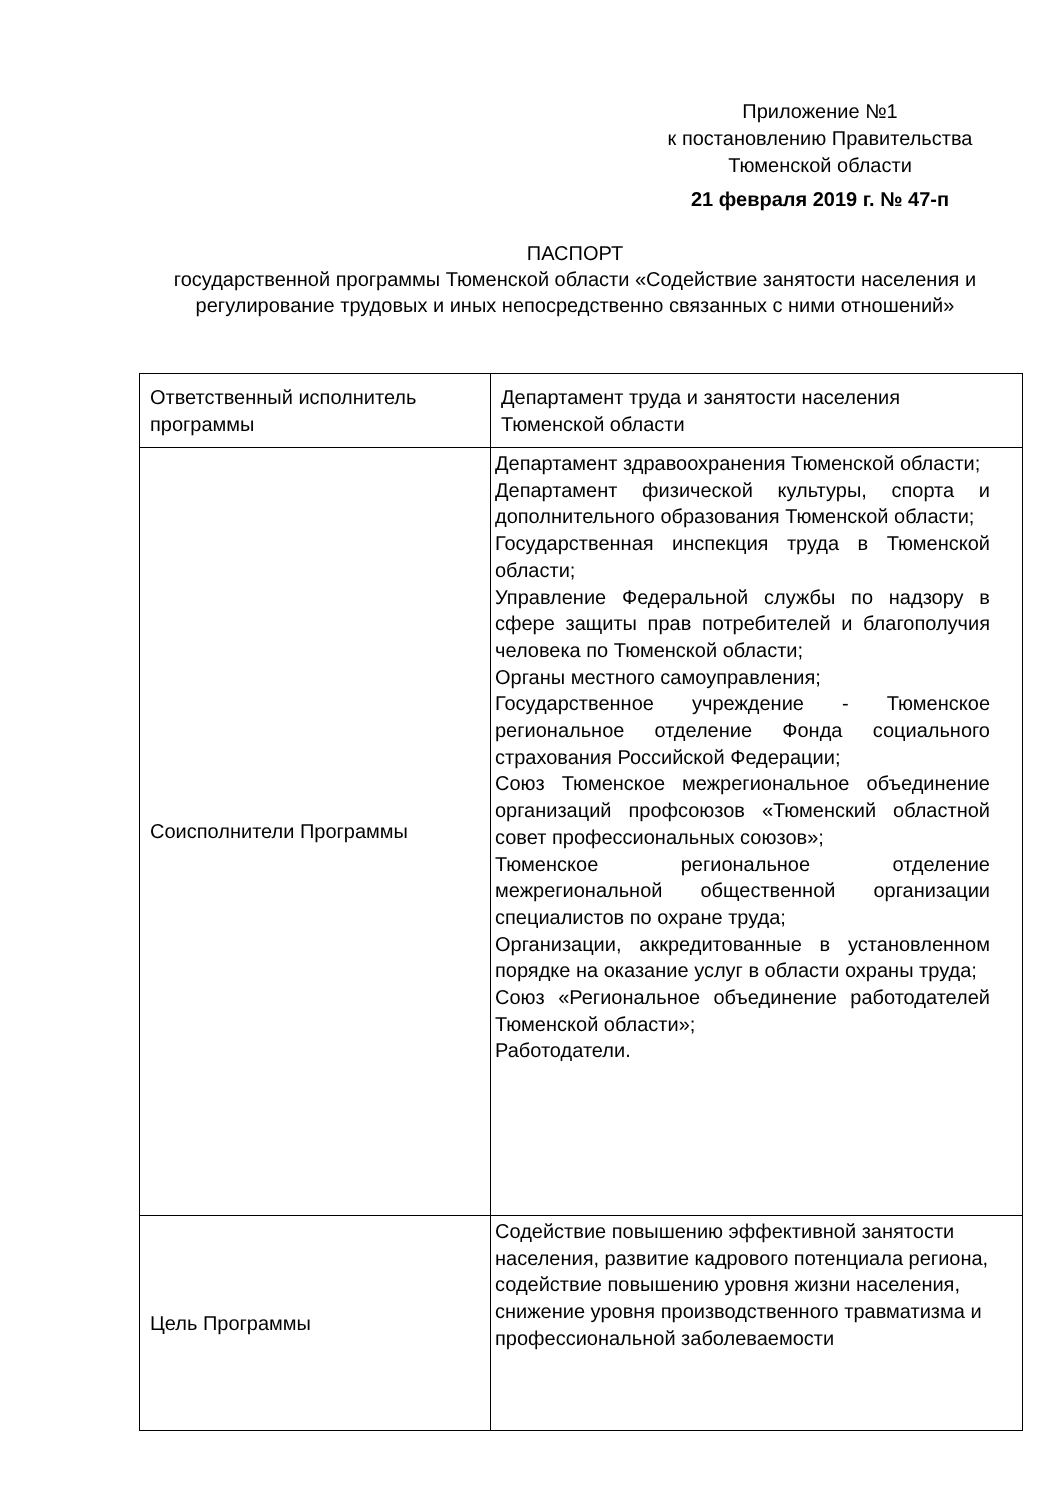Приложение №1
к постановлению Правительства
Тюменской области
21 февраля 2019 г. № 47-п
ПАСПОРТ
государственной программы Тюменской области «Содействие занятости населения и регулирование трудовых и иных непосредственно связанных с ними отношений»
| Ответственный исполнитель программы | Департамент труда и занятости населения Тюменской области |
| Соисполнители Программы | Департамент здравоохранения Тюменской области; Департамент физической культуры, спорта и дополнительного образования Тюменской области; Государственная инспекция труда в Тюменской области; Управление Федеральной службы по надзору в сфере защиты прав потребителей и благополучия человека по Тюменской области; Органы местного самоуправления; Государственное учреждение - Тюменское региональное отделение Фонда социального страхования Российской Федерации; Союз Тюменское межрегиональное объединение организаций профсоюзов «Тюменский областной совет профессиональных союзов»; Тюменское региональное отделение межрегиональной общественной организации специалистов по охране труда; Организации, аккредитованные в установленном порядке на оказание услуг в области охраны труда; Союз «Региональное объединение работодателей Тюменской области»; Работодатели. |
| Цель Программы | Содействие повышению эффективной занятости населения, развитие кадрового потенциала региона, содействие повышению уровня жизни населения, снижение уровня производственного травматизма и профессиональной заболеваемости |